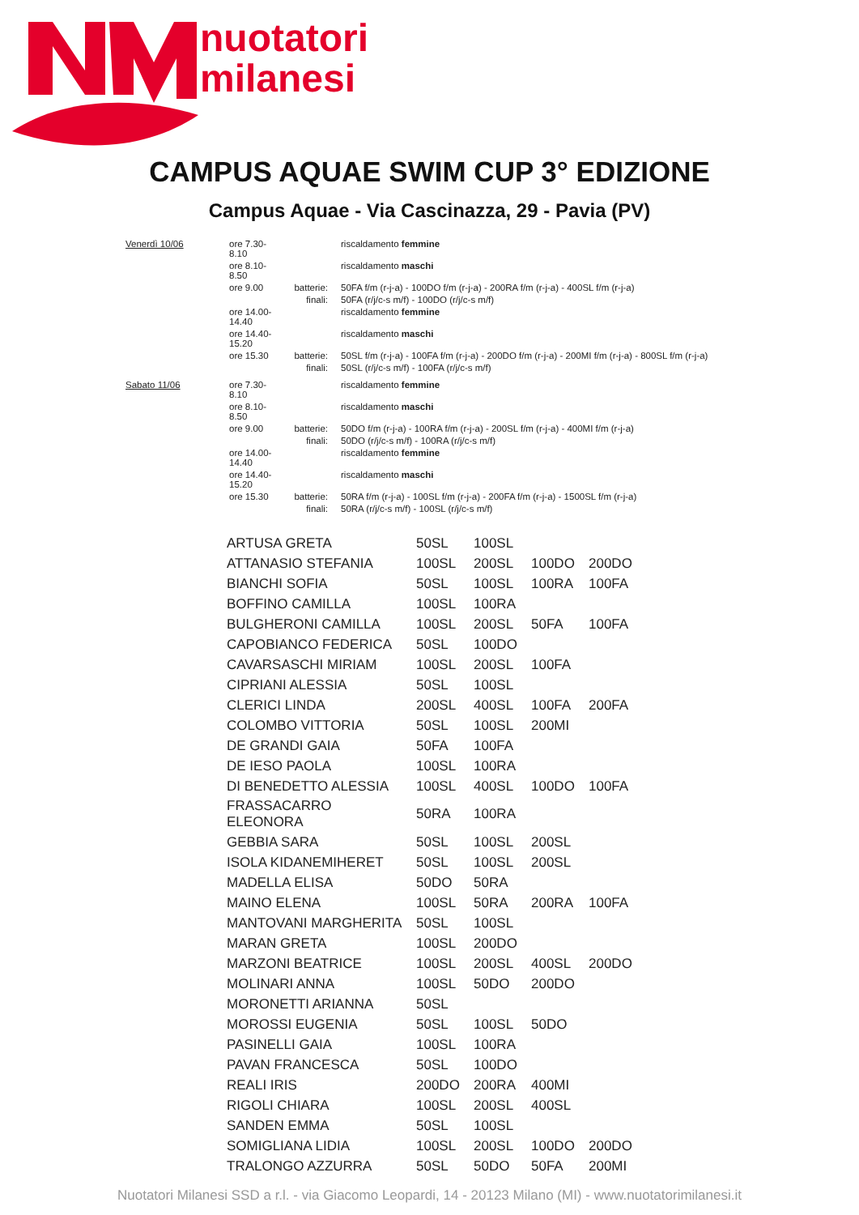nuotatori
milanesi
CAMPUS AQUAE SWIM CUP 3° EDIZIONE
Campus Aquae - Via Cascinazza, 29 - Pavia (PV)
| Venerdì 10/06 | ore 7.30-8.10 | | riscaldamento femmine |
| | ore 8.10-8.50 | | riscaldamento maschi |
| | ore 9.00 | batterie: | 50FA f/m (r-j-a) - 100DO f/m (r-j-a) - 200RA f/m (r-j-a) - 400SL f/m (r-j-a) |
| | | finali: | 50FA (r/j/c-s m/f) - 100DO (r/j/c-s m/f) |
| | ore 14.00-14.40 | | riscaldamento femmine |
| | ore 14.40-15.20 | | riscaldamento maschi |
| | ore 15.30 | batterie: | 50SL f/m (r-j-a) - 100FA f/m (r-j-a) - 200DO f/m (r-j-a) - 200MI f/m (r-j-a) - 800SL f/m (r-j-a) |
| | | finali: | 50SL (r/j/c-s m/f) - 100FA (r/j/c-s m/f) |
| Sabato 11/06 | ore 7.30-8.10 | | riscaldamento femmine |
| | ore 8.10-8.50 | | riscaldamento maschi |
| | ore 9.00 | batterie: | 50DO f/m (r-j-a) - 100RA f/m (r-j-a) - 200SL f/m (r-j-a) - 400MI f/m (r-j-a) |
| | | finali: | 50DO (r/j/c-s m/f) - 100RA (r/j/c-s m/f) |
| | ore 14.00-14.40 | | riscaldamento femmine |
| | ore 14.40-15.20 | | riscaldamento maschi |
| | ore 15.30 | batterie: | 50RA f/m (r-j-a) - 100SL f/m (r-j-a) - 200FA f/m (r-j-a) - 1500SL f/m (r-j-a) |
| | | finali: | 50RA (r/j/c-s m/f) - 100SL (r/j/c-s m/f) |
| ARTUSA GRETA | 50SL | 100SL | | |
| ATTANASIO STEFANIA | 100SL | 200SL | 100DO | 200DO |
| BIANCHI SOFIA | 50SL | 100SL | 100RA | 100FA |
| BOFFINO CAMILLA | 100SL | 100RA | | |
| BULGHERONI CAMILLA | 100SL | 200SL | 50FA | 100FA |
| CAPOBIANCO FEDERICA | 50SL | 100DO | | |
| CAVARSASCHI MIRIAM | 100SL | 200SL | 100FA | |
| CIPRIANI ALESSIA | 50SL | 100SL | | |
| CLERICI LINDA | 200SL | 400SL | 100FA | 200FA |
| COLOMBO VITTORIA | 50SL | 100SL | 200MI | |
| DE GRANDI GAIA | 50FA | 100FA | | |
| DE IESO PAOLA | 100SL | 100RA | | |
| DI BENEDETTO ALESSIA | 100SL | 400SL | 100DO | 100FA |
| FRASSACARRO ELEONORA | 50RA | 100RA | | |
| GEBBIA SARA | 50SL | 100SL | 200SL | |
| ISOLA KIDANEMIHERET | 50SL | 100SL | 200SL | |
| MADELLA ELISA | 50DO | 50RA | | |
| MAINO ELENA | 100SL | 50RA | 200RA | 100FA |
| MANTOVANI MARGHERITA | 50SL | 100SL | | |
| MARAN GRETA | 100SL | 200DO | | |
| MARZONI BEATRICE | 100SL | 200SL | 400SL | 200DO |
| MOLINARI ANNA | 100SL | 50DO | 200DO | |
| MORONETTI ARIANNA | 50SL | | | |
| MOROSSI EUGENIA | 50SL | 100SL | 50DO | |
| PASINELLI GAIA | 100SL | 100RA | | |
| PAVAN FRANCESCA | 50SL | 100DO | | |
| REALI IRIS | 200DO | 200RA | 400MI | |
| RIGOLI CHIARA | 100SL | 200SL | 400SL | |
| SANDEN EMMA | 50SL | 100SL | | |
| SOMIGLIANA LIDIA | 100SL | 200SL | 100DO | 200DO |
| TRALONGO AZZURRA | 50SL | 50DO | 50FA | 200MI |
Nuotatori Milanesi SSD a r.l. - via Giacomo Leopardi, 14 - 20123 Milano (MI) - www.nuotatorimilanesi.it